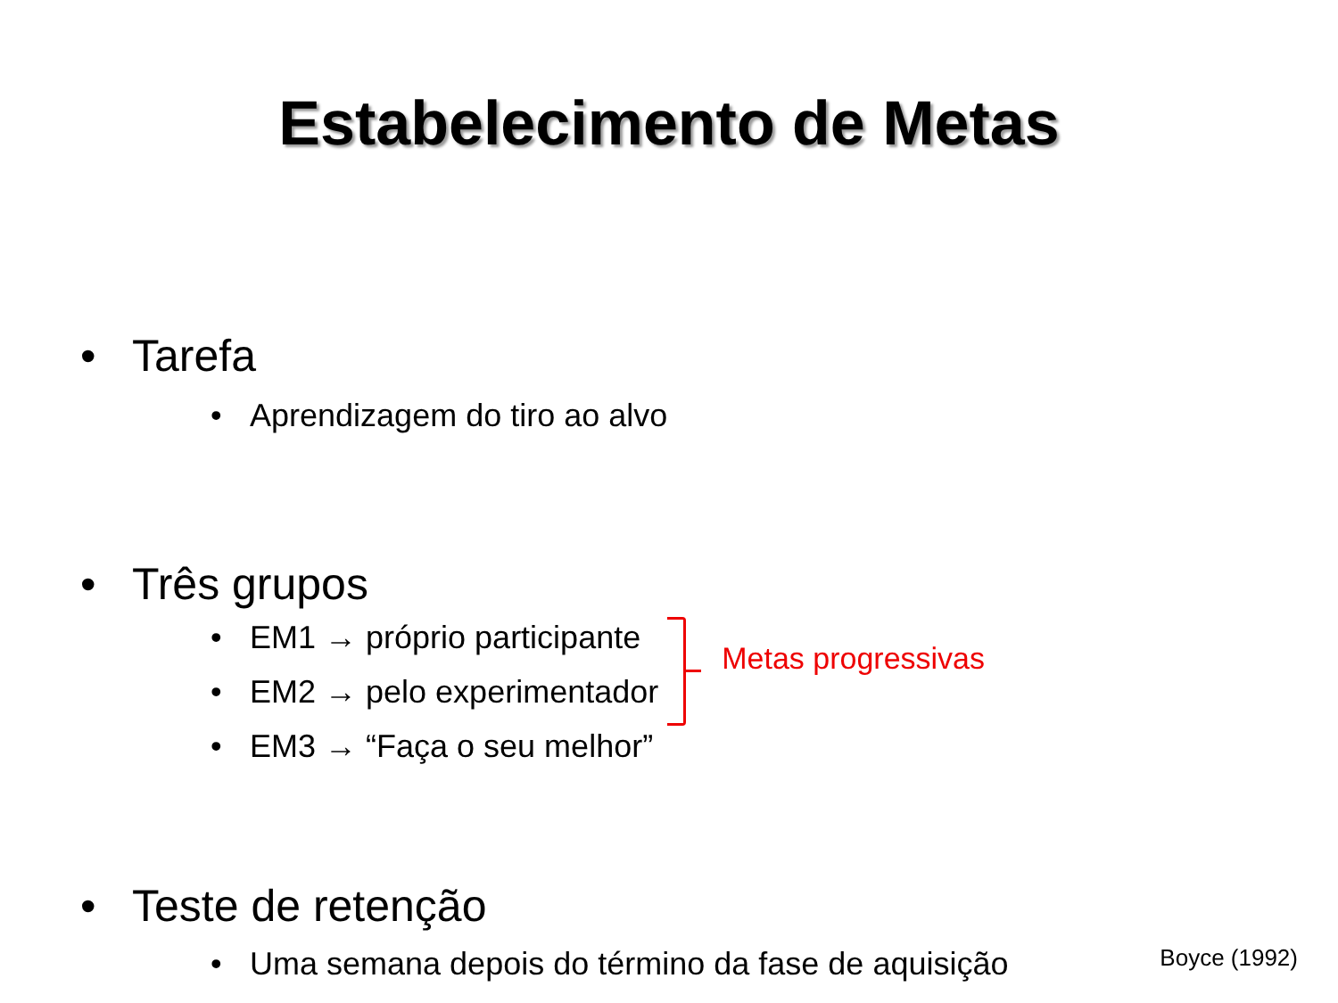Estabelecimento de Metas
• Tarefa
• Aprendizagem do tiro ao alvo
• Três grupos
• EM1 → próprio participante
• EM2 → pelo experimentador
• EM3 → “Faça o seu melhor”
Metas progressivas
• Teste de retenção
• Uma semana depois do término da fase de aquisição
Boyce (1992)